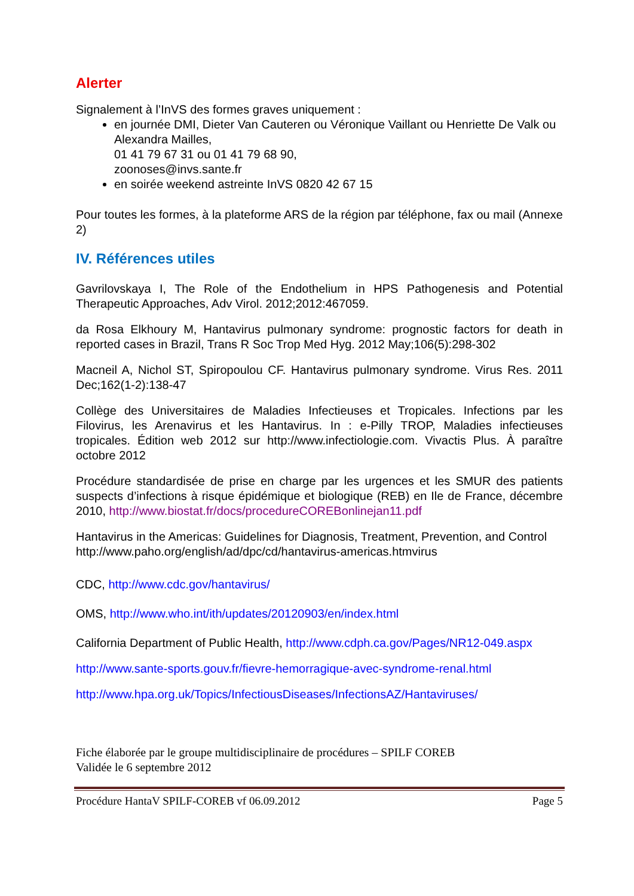Alerter
Signalement à l’InVS des formes graves uniquement :
en journée DMI, Dieter Van Cauteren ou Véronique Vaillant ou Henriette De Valk ou Alexandra Mailles,
01 41 79 67 31 ou 01 41 79 68 90,
zoonoses@invs.sante.fr
en soirée weekend astreinte InVS 0820 42 67 15
Pour toutes les formes, à la plateforme ARS de la région par téléphone, fax ou mail (Annexe 2)
IV. Références utiles
Gavrilovskaya I, The Role of the Endothelium in HPS Pathogenesis and Potential Therapeutic Approaches, Adv Virol. 2012;2012:467059.
da Rosa Elkhoury M, Hantavirus pulmonary syndrome: prognostic factors for death in reported cases in Brazil, Trans R Soc Trop Med Hyg. 2012 May;106(5):298-302
Macneil A, Nichol ST, Spiropoulou CF. Hantavirus pulmonary syndrome. Virus Res. 2011 Dec;162(1-2):138-47
Collège des Universitaires de Maladies Infectieuses et Tropicales. Infections par les Filovirus, les Arenavirus et les Hantavirus. In : e-Pilly TROP, Maladies infectieuses tropicales. Édition web 2012 sur http://www.infectiologie.com. Vivactis Plus. À paraître octobre 2012
Procédure standardisée de prise en charge par les urgences et les SMUR des patients suspects d’infections à risque épidémique et biologique (REB) en Ile de France, décembre 2010, http://www.biostat.fr/docs/procedureCOREBonlinejan11.pdf
Hantavirus in the Americas: Guidelines for Diagnosis, Treatment, Prevention, and Control
http://www.paho.org/english/ad/dpc/cd/hantavirus-americas.htmvirus
CDC, http://www.cdc.gov/hantavirus/
OMS, http://www.who.int/ith/updates/20120903/en/index.html
California Department of Public Health, http://www.cdph.ca.gov/Pages/NR12-049.aspx
http://www.sante-sports.gouv.fr/fievre-hemorragique-avec-syndrome-renal.html
http://www.hpa.org.uk/Topics/InfectiousDiseases/InfectionsAZ/Hantaviruses/
Fiche élaborée par le groupe multidisciplinaire de procédures – SPILF COREB
Validée le 6 septembre 2012
Procédure HantaV SPILF-COREB vf 06.09.2012 Page 5